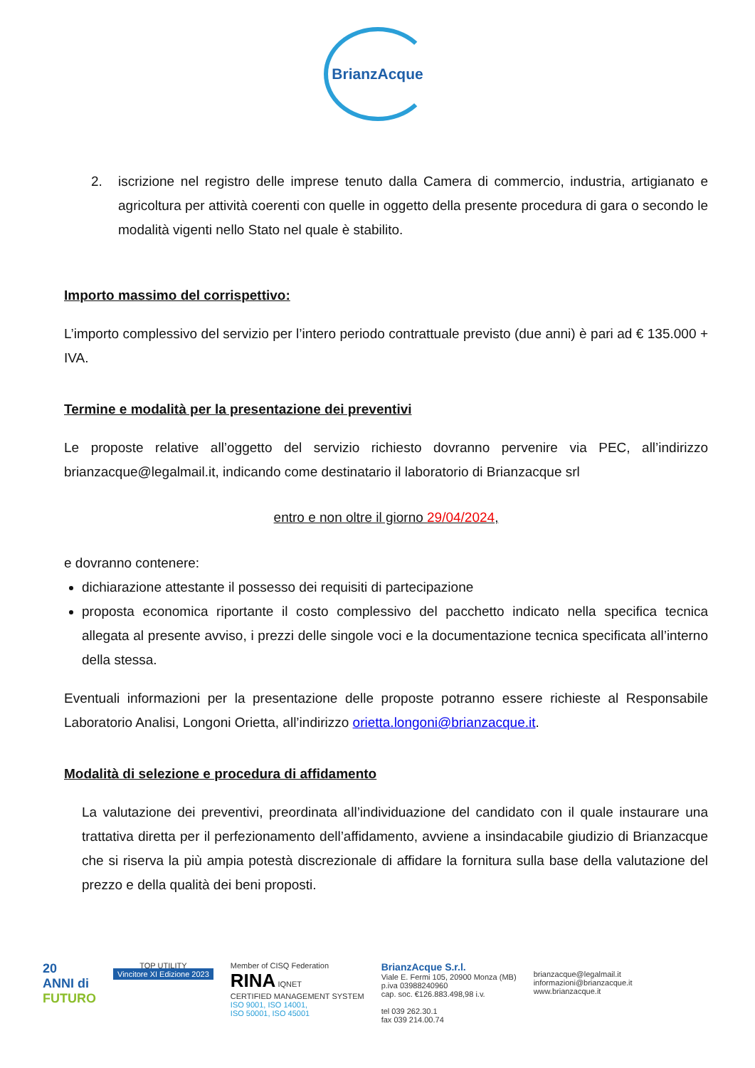BrianzAcque
2. iscrizione nel registro delle imprese tenuto dalla Camera di commercio, industria, artigianato e agricoltura per attività coerenti con quelle in oggetto della presente procedura di gara o secondo le modalità vigenti nello Stato nel quale è stabilito.
Importo massimo del corrispettivo:
L’importo complessivo del servizio per l’intero periodo contrattuale previsto (due anni) è pari ad € 135.000 + IVA.
Termine e modalità per la presentazione dei preventivi
Le proposte relative all’oggetto del servizio richiesto dovranno pervenire via PEC, all’indirizzo brianzacque@legalmail.it, indicando come destinatario il laboratorio di Brianzacque srl
entro e non oltre il giorno 29/04/2024,
e dovranno contenere:
dichiarazione attestante il possesso dei requisiti di partecipazione
proposta economica riportante il costo complessivo del pacchetto indicato nella specifica tecnica allegata al presente avviso, i prezzi delle singole voci e la documentazione tecnica specificata all’interno della stessa.
Eventuali informazioni per la presentazione delle proposte potranno essere richieste al Responsabile Laboratorio Analisi, Longoni Orietta, all’indirizzo orietta.longoni@brianzacque.it.
Modalità di selezione e procedura di affidamento
La valutazione dei preventivi, preordinata all’individuazione del candidato con il quale instaurare una trattativa diretta per il perfezionamento dell’affidamento, avviene a insindacabile giudizio di Brianzacque che si riserva la più ampia potestà discrezionale di affidare la fornitura sulla base della valutazione del prezzo e della qualità dei beni proposti.
20
ANNI di
FUTURO
TOP UTILITY
Vincitore XI Edizione 2023
Member of CISQ Federation
RINA IQNET
CERTIFIED MANAGEMENT SYSTEM
ISO 9001, ISO 14001,
ISO 50001, ISO 45001
BrianzAcque S.r.l.
Viale E. Fermi 105, 20900 Monza (MB)
p.iva 03988240960
cap. soc. €126.883.498,98 i.v.
tel 039 262.30.1
fax 039 214.00.74
brianzacque@legalmail.it
informazioni@brianzacque.it
www.brianzacque.it